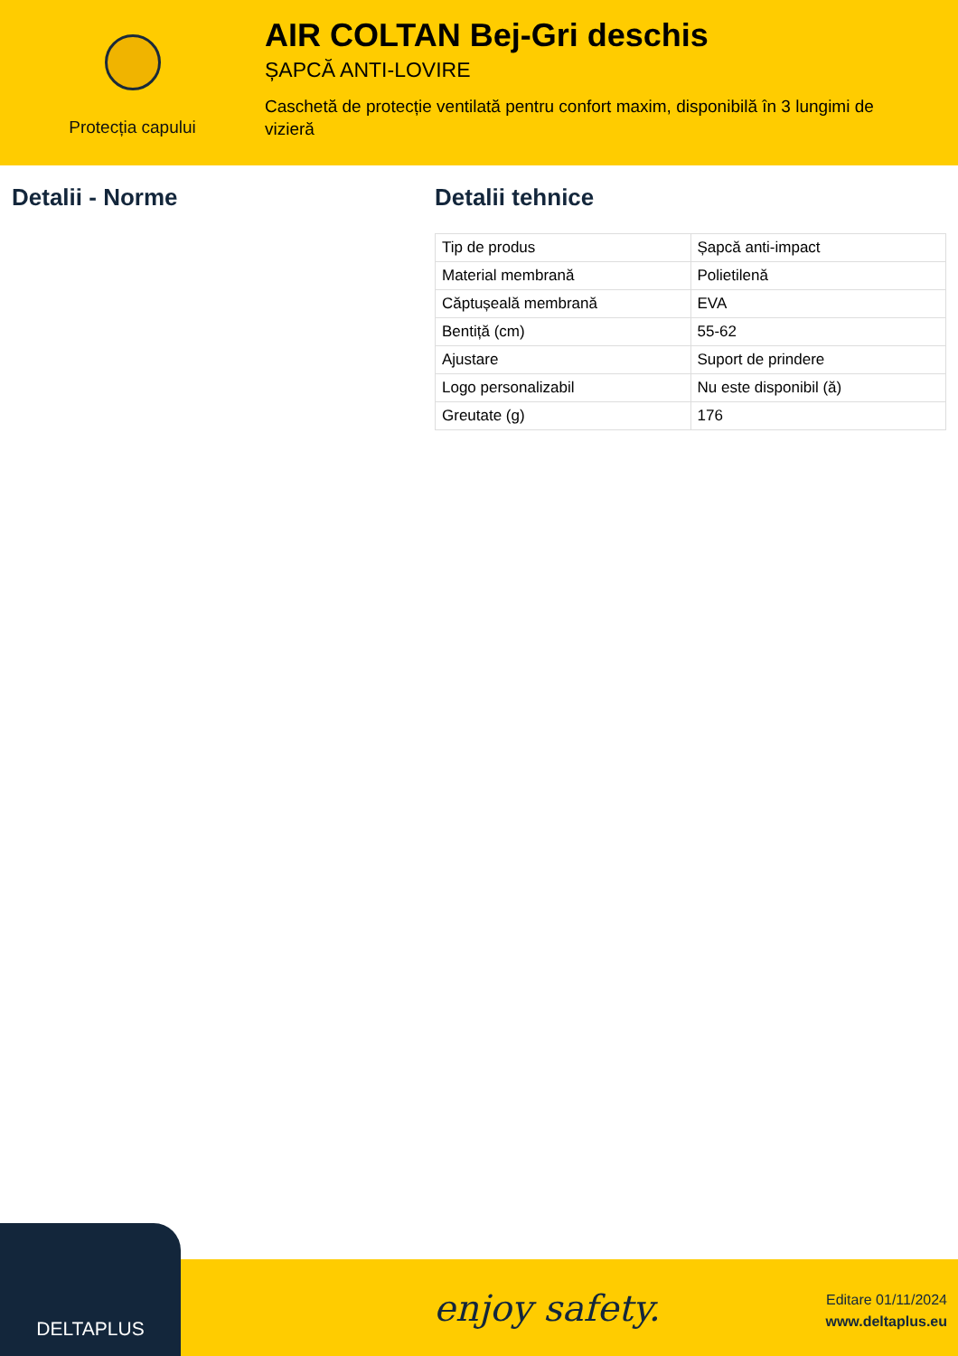Protecția capului
AIR COLTAN Bej-Gri deschis
ȘAPCĂ ANTI-LOVIRE
Caschetă de protecție ventilată pentru confort maxim, disponibilă în 3 lungimi de vizieră
Detalii - Norme Detalii tehnice
| Tip de produs | Șapcă anti-impact |
| Material membrană | Polietilenă |
| Căptușeală membrană | EVA |
| Bentiță (cm) | 55-62 |
| Ajustare | Suport de prindere |
| Logo personalizabil | Nu este disponibil (ă) |
| Greutate (g) | 176 |
DELTAPLUS
enjoy safety.
Editare 01/11/2024
www.deltaplus.eu